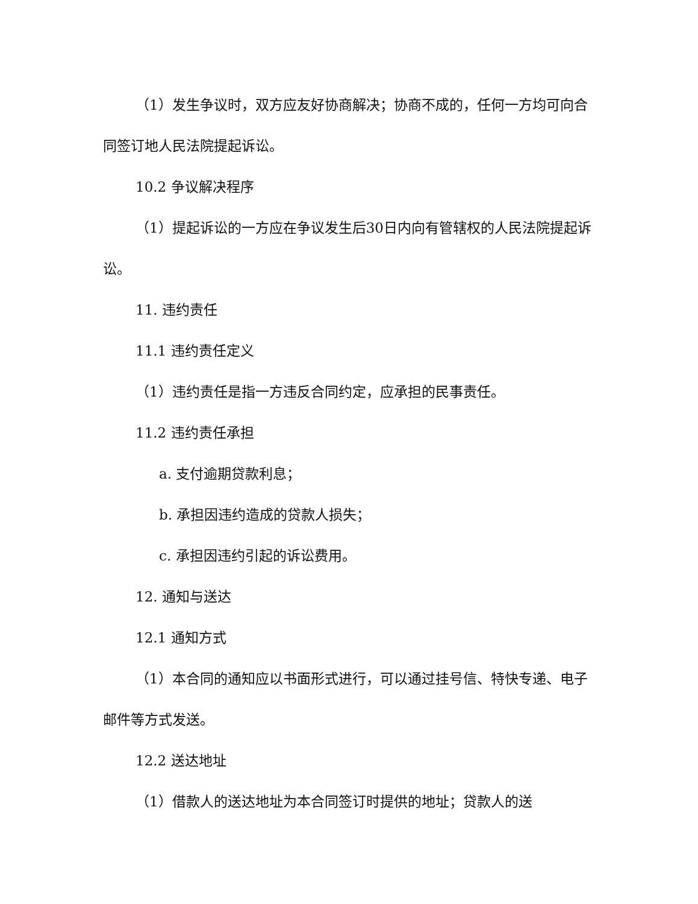（1）发生争议时，双方应友好协商解决；协商不成的，任何一方均可向合同签订地人民法院提起诉讼。
10.2 争议解决程序
（1）提起诉讼的一方应在争议发生后30日内向有管辖权的人民法院提起诉讼。
11. 违约责任
11.1 违约责任定义
（1）违约责任是指一方违反合同约定，应承担的民事责任。
11.2 违约责任承担
a. 支付逾期贷款利息；
b. 承担因违约造成的贷款人损失；
c. 承担因违约引起的诉讼费用。
12. 通知与送达
12.1 通知方式
（1）本合同的通知应以书面形式进行，可以通过挂号信、特快专递、电子邮件等方式发送。
12.2 送达地址
（1）借款人的送达地址为本合同签订时提供的地址；贷款人的送